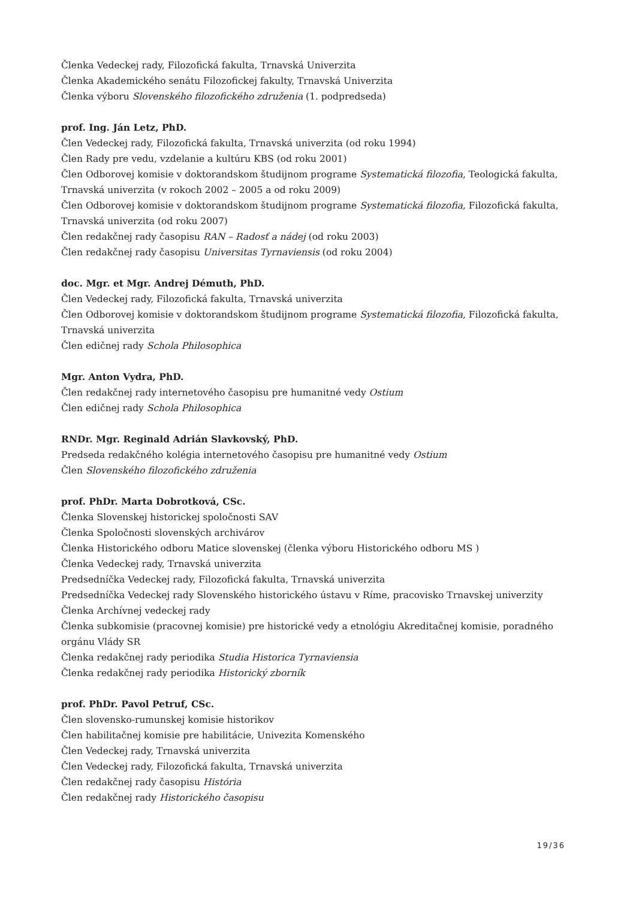Členka Vedeckej rady, Filozofická fakulta, Trnavská Univerzita
Členka Akademického senátu Filozofickej fakulty, Trnavská Univerzita
Členka výboru Slovenského filozofického združenia (1. podpredseda)
prof. Ing. Ján Letz, PhD.
Člen Vedeckej rady, Filozofická fakulta, Trnavská univerzita (od roku 1994)
Člen Rady pre vedu, vzdelanie a kultúru KBS (od roku 2001)
Člen Odborovej komisie v doktorandskom študijnom programe Systematická filozofia, Teologická fakulta, Trnavská univerzita (v rokoch 2002 – 2005 a od roku 2009)
Člen Odborovej komisie v doktorandskom študijnom programe Systematická filozofia, Filozofická fakulta, Trnavská univerzita (od roku 2007)
Člen redakčnej rady časopisu RAN – Radosť a nádej (od roku 2003)
Člen redakčnej rady časopisu Universitas Tyrnaviensis (od roku 2004)
doc. Mgr. et Mgr. Andrej Démuth, PhD.
Člen Vedeckej rady, Filozofická fakulta, Trnavská univerzita
Člen Odborovej komisie v doktorandskom študijnom programe Systematická filozofia, Filozofická fakulta, Trnavská univerzita
Člen edičnej rady Schola Philosophica
Mgr. Anton Vydra, PhD.
Člen redakčnej rady internetového časopisu pre humanitné vedy Ostium
Člen edičnej rady Schola Philosophica
RNDr. Mgr. Reginald Adrián Slavkovský, PhD.
Predseda redakčného kolégia internetového časopisu pre humanitné vedy Ostium
Člen Slovenského filozofického združenia
prof. PhDr. Marta Dobrotková, CSc.
Členka Slovenskej historickej spoločnosti SAV
Členka Spoločnosti slovenských archivárov
Členka Historického odboru Matice slovenskej (členka výboru Historického odboru MS )
Členka Vedeckej rady, Trnavská univerzita
Predsedníčka Vedeckej rady, Filozofická fakulta, Trnavská univerzita
Predsedníčka Vedeckej rady Slovenského historického ústavu v Ríme, pracovisko Trnavskej univerzity
Členka Archívnej vedeckej rady
Členka subkomisie (pracovnej komisie) pre historické vedy a etnológiu Akreditačnej komisie, poradného orgánu Vlády SR
Členka redakčnej rady periodika Studia Historica Tyrnaviensia
Členka redakčnej rady periodika Historický zborník
prof. PhDr. Pavol Petruf, CSc.
Člen slovensko-rumunskej komisie historikov
Člen habilitačnej komisie pre habilitácie, Univezita Komenského
Člen Vedeckej rady, Trnavská univerzita
Člen Vedeckej rady, Filozofická fakulta, Trnavská univerzita
Člen redakčnej rady časopisu História
Člen redakčnej rady Historického časopisu
19/36